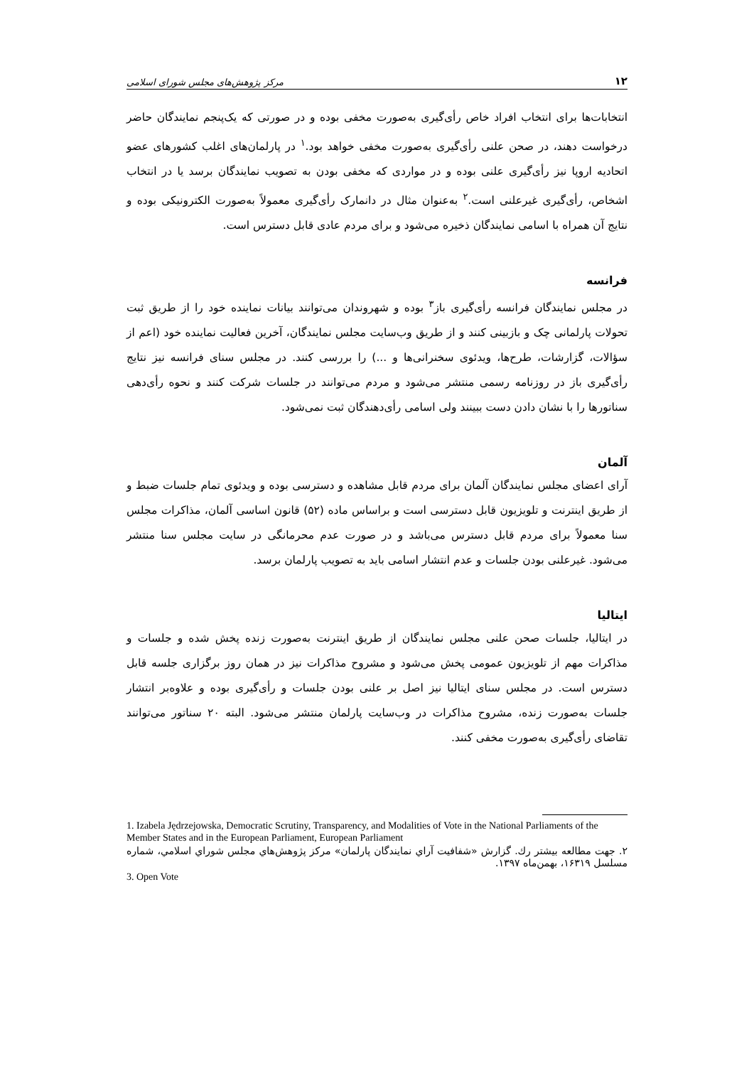۱۲ مرکز پژوهش‌های مجلس شورای اسلامی
انتخابات‌ها برای انتخاب افراد خاص رأی‌گیری به‌صورت مخفی بوده و در صورتی که یک‌پنجم نمایندگان حاضر درخواست دهند، در صحن علنی رأی‌گیری به‌صورت مخفی خواهد بود.<sup>۱</sup> در پارلمان‌های اغلب کشورهای عضو اتحادیه اروپا نیز رأی‌گیری علنی بوده و در مواردی که مخفی بودن به تصویب نمایندگان برسد یا در انتخاب اشخاص، رأی‌گیری غیرعلنی است.<sup>۲</sup> به‌عنوان مثال در دانمارک رأی‌گیری معمولاً به‌صورت الکترونیکی بوده و نتایج آن همراه با اسامی نمایندگان ذخیره می‌شود و برای مردم عادی قابل دسترس است.
فرانسه
در مجلس نمایندگان فرانسه رأی‌گیری باز<sup>۳</sup> بوده و شهروندان می‌توانند بیانات نماینده خود را از طریق ثبت تحولات پارلمانی چک و بازبینی کنند و از طریق وب‌سایت مجلس نمایندگان، آخرین فعالیت نماینده خود (اعم از سؤالات، گزارشات، طرح‌ها، ویدئوی سخنرانی‌ها و ...) را بررسی کنند. در مجلس سنای فرانسه نیز نتایج رأی‌گیری باز در روزنامه رسمی منتشر می‌شود و مردم می‌توانند در جلسات شرکت کنند و نحوه رأی‌دهی سناتورها را با نشان دادن دست ببینند ولی اسامی رأی‌دهندگان ثبت نمی‌شود.
آلمان
آرای اعضای مجلس نمایندگان آلمان برای مردم قابل مشاهده و دسترسی بوده و ویدئوی تمام جلسات ضبط و از طریق اینترنت و تلویزیون قابل دسترسی است و براساس ماده (۵۲) قانون اساسی آلمان، مذاکرات مجلس سنا معمولاً برای مردم قابل دسترس می‌باشد و در صورت عدم محرمانگی در سایت مجلس سنا منتشر می‌شود. غیرعلنی بودن جلسات و عدم انتشار اسامی باید به تصویب پارلمان برسد.
ایتالیا
در ایتالیا، جلسات صحن علنی مجلس نمایندگان از طریق اینترنت به‌صورت زنده پخش شده و جلسات و مذاکرات مهم از تلویزیون عمومی پخش می‌شود و مشروح مذاکرات نیز در همان روز برگزاری جلسه قابل دسترس است. در مجلس سنای ایتالیا نیز اصل بر علنی بودن جلسات و رأی‌گیری بوده و علاوه‌بر انتشار جلسات به‌صورت زنده، مشروح مذاکرات در وب‌سایت پارلمان منتشر می‌شود. البته ۲۰ سناتور می‌توانند تقاضای رأی‌گیری به‌صورت مخفی کنند.
1. Izabela Jędrzejowska, Democratic Scrutiny, Transparency, and Modalities of Vote in the National Parliaments of the Member States and in the European Parliament, European Parliament
۲. جهت مطالعه بیشتر رك. گزارش «شفافیت آراي نمایندگان پارلمان» مرکز پژوهش‌هاي مجلس شوراي اسلامي، شماره مسلسل ۱۶۳۱۹، بهمن‌ماه ۱۳۹۷.
3. Open Vote